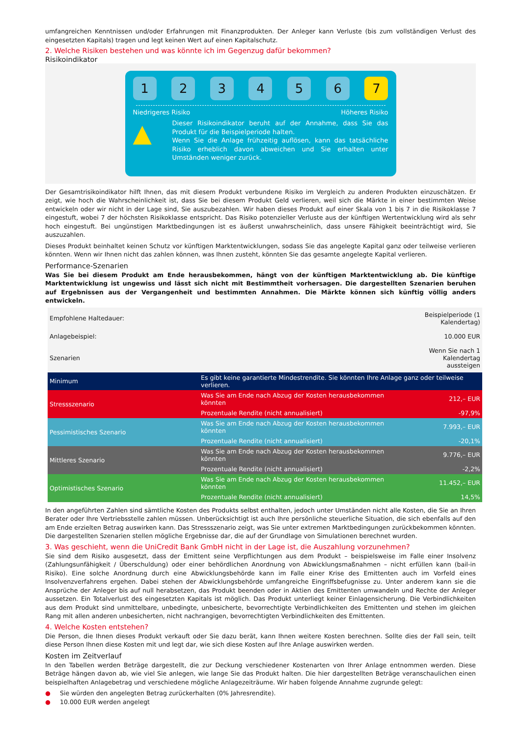umfangreichen Kenntnissen und/oder Erfahrungen mit Finanzprodukten. Der Anleger kann Verluste (bis zum vollständigen Verlust des eingesetzten Kapitals) tragen und legt keinen Wert auf einen Kapitalschutz.
2. Welche Risiken bestehen und was könnte ich im Gegenzug dafür bekommen?
Risikoindikator
1 2 3 4 5 6 7
Niedrigeres Risiko Höheres Risiko
▲
Dieser Risikoindikator beruht auf der Annahme, dass Sie das Produkt für die Beispielperiode halten.
Wenn Sie die Anlage frühzeitig auflösen, kann das tatsächliche Risiko erheblich davon abweichen und Sie erhalten unter Umständen weniger zurück.
Der Gesamtrisikoindikator hilft Ihnen, das mit diesem Produkt verbundene Risiko im Vergleich zu anderen Produkten einzuschätzen. Er zeigt, wie hoch die Wahrscheinlichkeit ist, dass Sie bei diesem Produkt Geld verlieren, weil sich die Märkte in einer bestimmten Weise entwickeln oder wir nicht in der Lage sind, Sie auszubezahlen. Wir haben dieses Produkt auf einer Skala von 1 bis 7 in die Risikoklasse 7 eingestuft, wobei 7 der höchsten Risikoklasse entspricht. Das Risiko potenzieller Verluste aus der künftigen Wertentwicklung wird als sehr hoch eingestuft. Bei ungünstigen Marktbedingungen ist es äußerst unwahrscheinlich, dass unsere Fähigkeit beeinträchtigt wird, Sie auszuzahlen.
Dieses Produkt beinhaltet keinen Schutz vor künftigen Marktentwicklungen, sodass Sie das angelegte Kapital ganz oder teilweise verlieren könnten. Wenn wir Ihnen nicht das zahlen können, was Ihnen zusteht, könnten Sie das gesamte angelegte Kapital verlieren.
Performance-Szenarien
Was Sie bei diesem Produkt am Ende herausbekommen, hängt von der künftigen Marktentwicklung ab. Die künftige Marktentwicklung ist ungewiss und lässt sich nicht mit Bestimmtheit vorhersagen. Die dargestellten Szenarien beruhen auf Ergebnissen aus der Vergangenheit und bestimmten Annahmen. Die Märkte können sich künftig völlig anders entwickeln.
| Empfohlene Haltedauer: | | Beispielperiode (1 Kalendertag) |
| Anlagebeispiel: | | 10.000 EUR |
| Szenarien | | Wenn Sie nach 1 Kalendertag aussteigen |
| Minimum | Es gibt keine garantierte Mindestrendite. Sie könnten Ihre Anlage ganz oder teilweise verlieren. | |
| Stressszenario | Was Sie am Ende nach Abzug der Kosten herausbekommen könnten | 212,– EUR |
| | Prozentuale Rendite (nicht annualisiert) | -97,9% |
| Pessimistisches Szenario | Was Sie am Ende nach Abzug der Kosten herausbekommen könnten | 7.993,– EUR |
| | Prozentuale Rendite (nicht annualisiert) | -20,1% |
| Mittleres Szenario | Was Sie am Ende nach Abzug der Kosten herausbekommen könnten | 9.776,– EUR |
| | Prozentuale Rendite (nicht annualisiert) | -2,2% |
| Optimistisches Szenario | Was Sie am Ende nach Abzug der Kosten herausbekommen könnten | 11.452,– EUR |
| | Prozentuale Rendite (nicht annualisiert) | 14,5% |
In den angeführten Zahlen sind sämtliche Kosten des Produkts selbst enthalten, jedoch unter Umständen nicht alle Kosten, die Sie an Ihren Berater oder Ihre Vertriebsstelle zahlen müssen. Unberücksichtigt ist auch Ihre persönliche steuerliche Situation, die sich ebenfalls auf den am Ende erzielten Betrag auswirken kann. Das Stressszenario zeigt, was Sie unter extremen Marktbedingungen zurückbekommen könnten. Die dargestellten Szenarien stellen mögliche Ergebnisse dar, die auf der Grundlage von Simulationen berechnet wurden.
3. Was geschieht, wenn die UniCredit Bank GmbH nicht in der Lage ist, die Auszahlung vorzunehmen?
Sie sind dem Risiko ausgesetzt, dass der Emittent seine Verpflichtungen aus dem Produkt – beispielsweise im Falle einer Insolvenz (Zahlungsunfähigkeit / Überschuldung) oder einer behördlichen Anordnung von Abwicklungsmaßnahmen – nicht erfüllen kann (bail-in Risiko). Eine solche Anordnung durch eine Abwicklungsbehörde kann im Falle einer Krise des Emittenten auch im Vorfeld eines Insolvenzverfahrens ergehen. Dabei stehen der Abwicklungsbehörde umfangreiche Eingriffsbefugnisse zu. Unter anderem kann sie die Ansprüche der Anleger bis auf null herabsetzen, das Produkt beenden oder in Aktien des Emittenten umwandeln und Rechte der Anleger aussetzen. Ein Totalverlust des eingesetzten Kapitals ist möglich. Das Produkt unterliegt keiner Einlagensicherung. Die Verbindlichkeiten aus dem Produkt sind unmittelbare, unbedingte, unbesicherte, bevorrechtigte Verbindlichkeiten des Emittenten und stehen im gleichen Rang mit allen anderen unbesicherten, nicht nachrangigen, bevorrechtigten Verbindlichkeiten des Emittenten.
4. Welche Kosten entstehen?
Die Person, die Ihnen dieses Produkt verkauft oder Sie dazu berät, kann Ihnen weitere Kosten berechnen. Sollte dies der Fall sein, teilt diese Person Ihnen diese Kosten mit und legt dar, wie sich diese Kosten auf Ihre Anlage auswirken werden.
Kosten im Zeitverlauf
In den Tabellen werden Beträge dargestellt, die zur Deckung verschiedener Kostenarten von Ihrer Anlage entnommen werden. Diese Beträge hängen davon ab, wie viel Sie anlegen, wie lange Sie das Produkt halten. Die hier dargestellten Beträge veranschaulichen einen beispielhaften Anlagebetrag und verschiedene mögliche Anlagezeiträume. Wir haben folgende Annahme zugrunde gelegt:
● Sie würden den angelegten Betrag zurückerhalten (0% Jahresrendite).
● 10.000 EUR werden angelegt